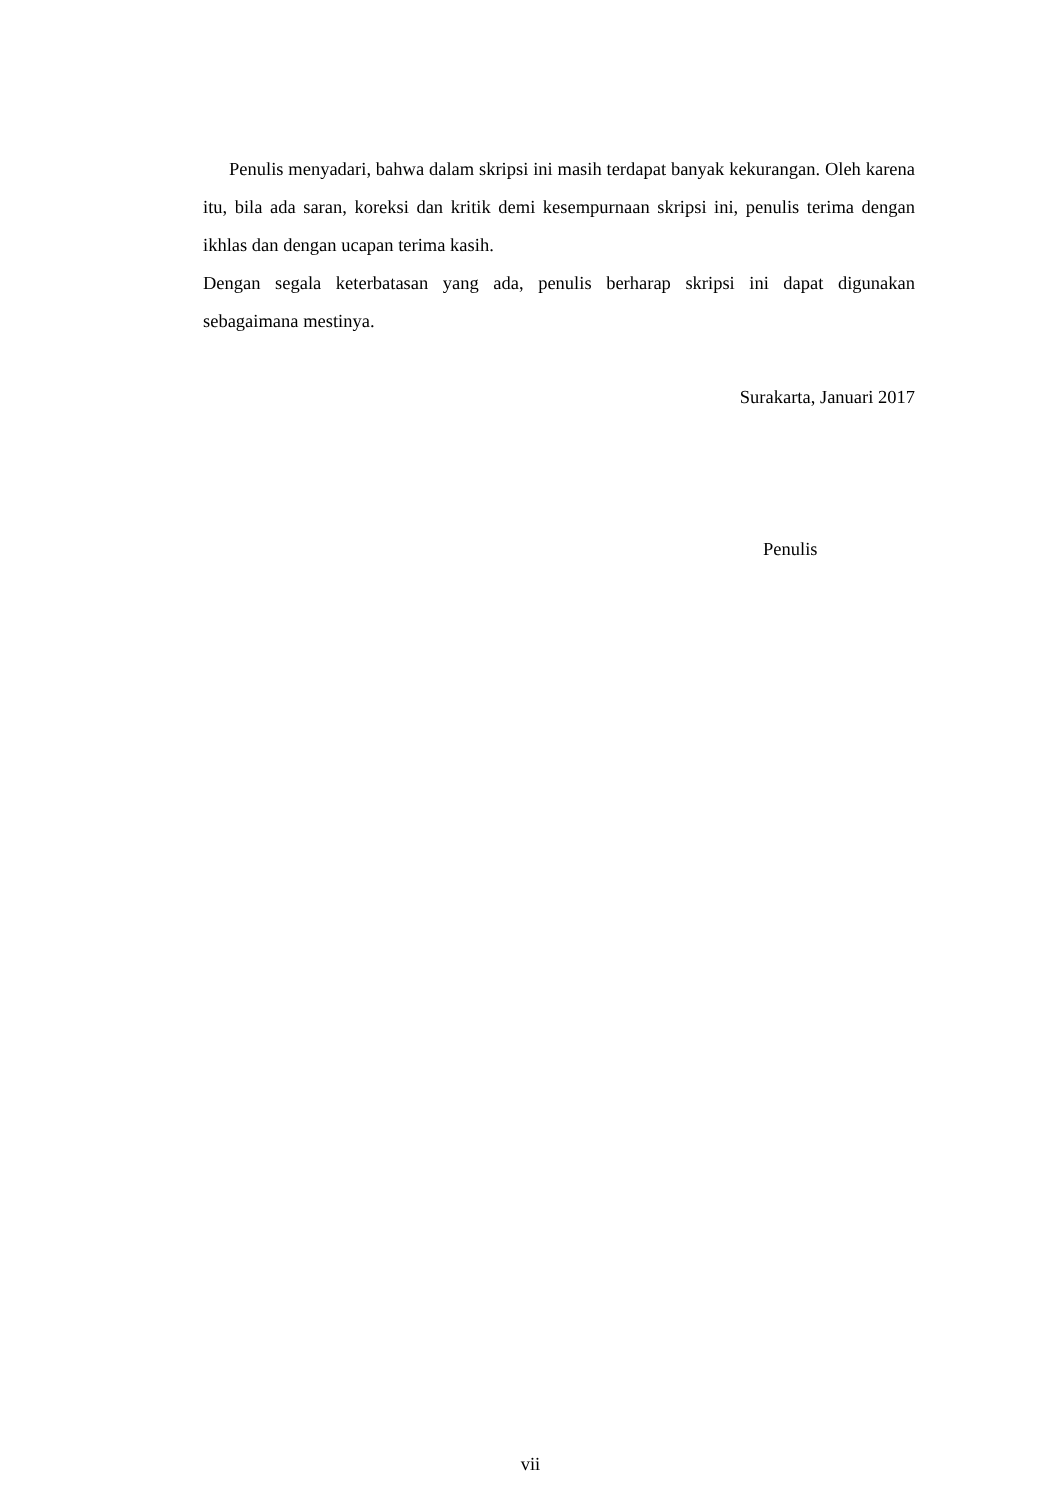Penulis menyadari, bahwa dalam skripsi ini masih terdapat banyak kekurangan. Oleh karena itu, bila ada saran, koreksi dan kritik demi kesempurnaan skripsi ini, penulis terima dengan ikhlas dan dengan ucapan terima kasih.
Dengan segala keterbatasan yang ada, penulis berharap skripsi ini dapat digunakan sebagaimana mestinya.
Surakarta, Januari 2017
Penulis
vii